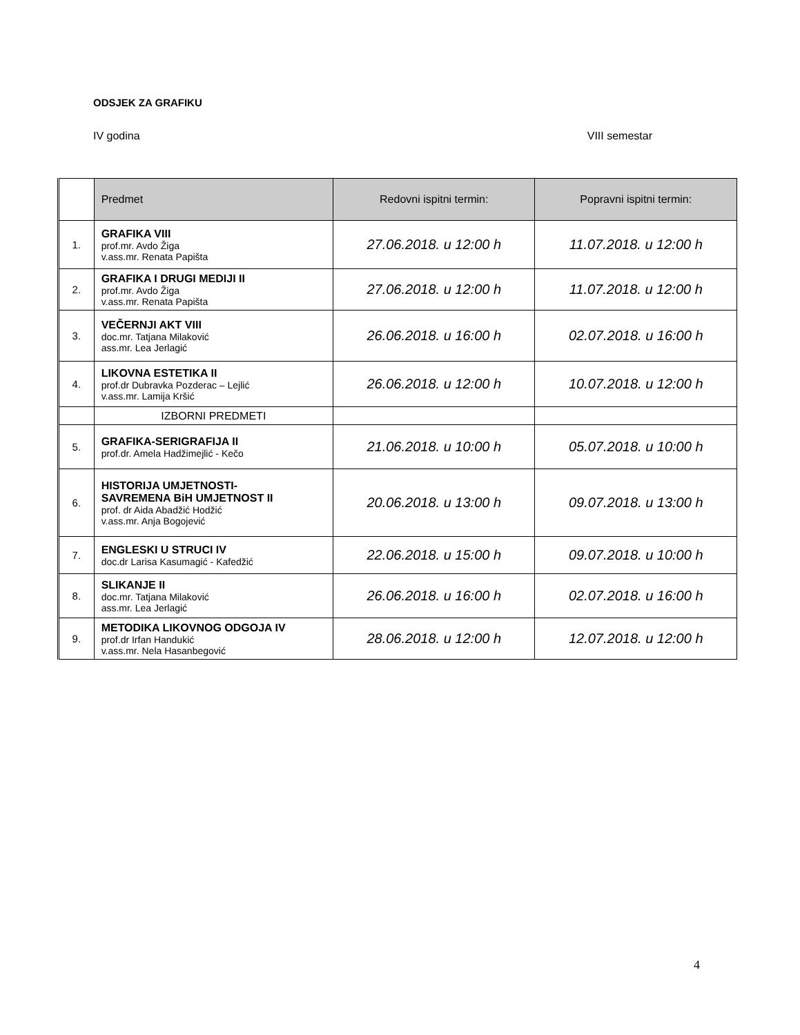ODSJEK ZA GRAFIKU
IV godina VIII semestar
| | Predmet | Redovni ispitni termin: | Popravni ispitni termin: |
| --- | --- | --- | --- |
| 1. | GRAFIKA VIII prof.mr. Avdo Žiga v.ass.mr. Renata Papišta | 27.06.2018. u 12:00 h | 11.07.2018. u 12:00 h |
| 2. | GRAFIKA I DRUGI MEDIJI II prof.mr. Avdo Žiga v.ass.mr. Renata Papišta | 27.06.2018. u 12:00 h | 11.07.2018. u 12:00 h |
| 3. | VEČERNJI AKT VIII doc.mr. Tatjana Milaković ass.mr. Lea Jerlagić | 26.06.2018. u 16:00 h | 02.07.2018. u 16:00 h |
| 4. | LIKOVNA ESTETIKA II prof.dr Dubravka Pozderac – Lejlić v.ass.mr. Lamija Kršić | 26.06.2018. u 12:00 h | 10.07.2018. u 12:00 h |
| | IZBORNI PREDMETI | | |
| 5. | GRAFIKA-SERIGRAFIJA II prof.dr. Amela Hadžimejlić - Kečo | 21.06.2018. u 10:00 h | 05.07.2018. u 10:00 h |
| 6. | HISTORIJA UMJETNOSTI- SAVREMENA BiH UMJETNOST II prof. dr Aida Abadžić Hodžić v.ass.mr. Anja Bogojević | 20.06.2018. u 13:00 h | 09.07.2018. u 13:00 h |
| 7. | ENGLESKI U STRUCI IV doc.dr Larisa Kasumagić - Kafedžić | 22.06.2018. u 15:00 h | 09.07.2018. u 10:00 h |
| 8. | SLIKANJE II doc.mr. Tatjana Milaković ass.mr. Lea Jerlagić | 26.06.2018. u 16:00 h | 02.07.2018. u 16:00 h |
| 9. | METODIKA LIKOVNOG ODGOJA IV prof.dr Irfan Handukić v.ass.mr. Nela Hasanbegović | 28.06.2018. u 12:00 h | 12.07.2018. u 12:00 h |
4